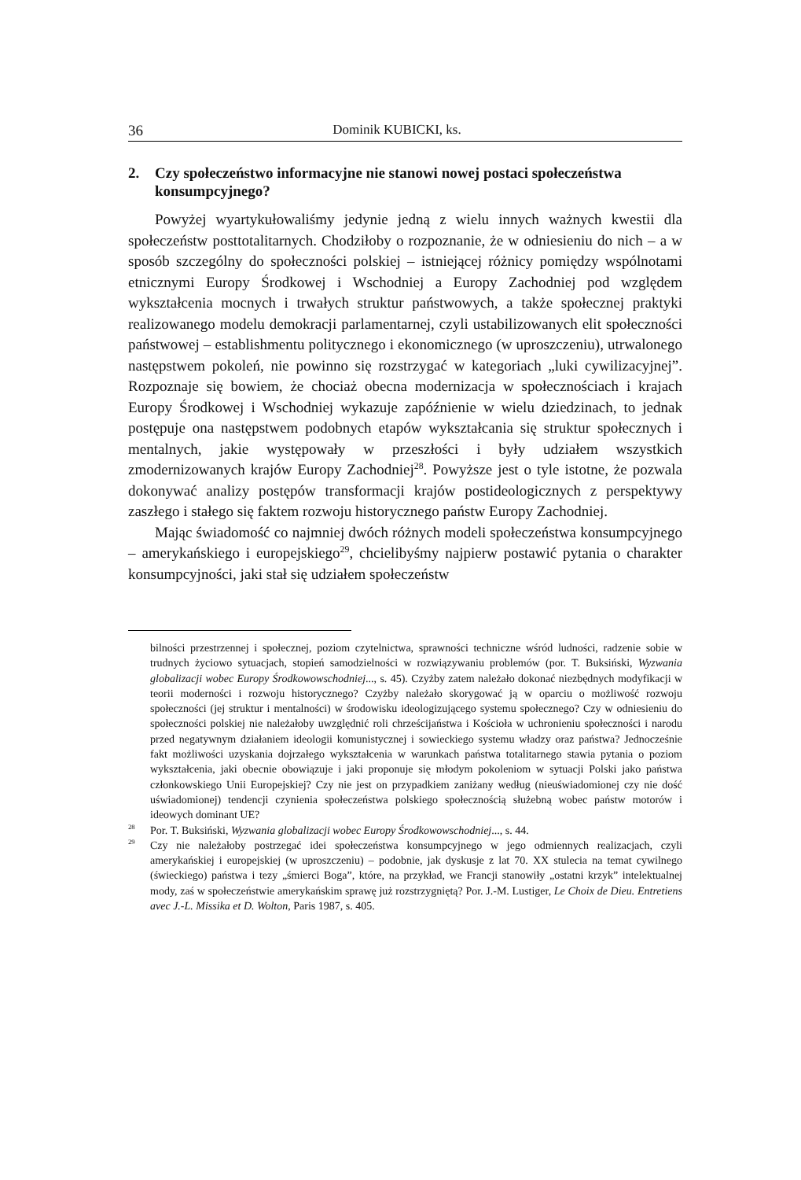36 Dominik KUBICKI, ks.
2. Czy społeczeństwo informacyjne nie stanowi nowej postaci społeczeństwa konsumpcyjnego?
Powyżej wyartykułowaliśmy jedynie jedną z wielu innych ważnych kwestii dla społeczeństw posttotalitarnych. Chodziłoby o rozpoznanie, że w odniesieniu do nich – a w sposób szczególny do społeczności polskiej – istniejącej różnicy pomiędzy wspólnotami etnicznymi Europy Środkowej i Wschodniej a Europy Zachodniej pod względem wykształcenia mocnych i trwałych struktur państwowych, a także społecznej praktyki realizowanego modelu demokracji parlamentarnej, czyli ustabilizowanych elit społeczności państwowej – establishmentu politycznego i ekonomicznego (w uproszczeniu), utrwalonego następstwem pokoleń, nie powinno się rozstrzygać w kategoriach „luki cywilizacyjnej”. Rozpoznaje się bowiem, że chociaż obecna modernizacja w społecznościach i krajach Europy Środkowej i Wschodniej wykazuje zapóźnienie w wielu dziedzinach, to jednak postępuje ona następstwem podobnych etapów wykształcania się struktur społecznych i mentalnych, jakie występowały w przeszłości i były udziałem wszystkich zmodernizowanych krajów Europy Zachodniej<sup>28</sup>. Powyższe jest o tyle istotne, że pozwala dokonywać analizy postępów transformacji krajów postideologicznych z perspektywy zaszłego i stałego się faktem rozwoju historycznego państw Europy Zachodniej.
Mając świadomość co najmniej dwóch różnych modeli społeczeństwa konsumpcyjnego – amerykańskiego i europejskiego<sup>29</sup>, chcielibyśmy najpierw postawić pytania o charakter konsumpcyjności, jaki stał się udziałem społeczeństw
bilności przestrzennej i społecznej, poziom czytelnictwa, sprawności techniczne wśród ludności, radzenie sobie w trudnych życiowo sytuacjach, stopień samodzielności w rozwiązywaniu problemów (por. T. Buksiński, Wyzwania globalizacji wobec Europy Środkowowschodniej..., s. 45). Czyżby zatem należało dokonać niezbędnych modyfikacji w teorii moderności i rozwoju historycznego? Czyżby należało skorygować ją w oparciu o możliwość rozwoju społeczności (jej struktur i mentalności) w środowisku ideologizującego systemu społecznego? Czy w odniesieniu do społeczności polskiej nie należałoby uwzględnić roli chrześcijaństwa i Kościoła w uchronieniu społeczności i narodu przed negatywnym działaniem ideologii komunistycznej i sowieckiego systemu władzy oraz państwa? Jednocześnie fakt możliwości uzyskania dojrzałego wykształcenia w warunkach państwa totalitarnego stawia pytania o poziom wykształcenia, jaki obecnie obowiązuje i jaki proponuje się młodym pokoleniom w sytuacji Polski jako państwa członkowskiego Unii Europejskiej? Czy nie jest on przypadkiem zaniżany według (nieuświadomionej czy nie dość uświadomionej) tendencji czynienia społeczeństwa polskiego społecznością służebną wobec państw motorów i ideowych dominant UE?
<sup>28</sup> Por. T. Buksiński, Wyzwania globalizacji wobec Europy Środkowowschodniej..., s. 44.
<sup>29</sup> Czy nie należałoby postrzegać idei społeczeństwa konsumpcyjnego w jego odmiennych realizacjach, czyli amerykańskiej i europejskiej (w uproszczeniu) – podobnie, jak dyskusje z lat 70. XX stulecia na temat cywilnego (świeckiego) państwa i tezy „śmierci Boga”, które, na przykład, we Francji stanowiły „ostatni krzyk” intelektualnej mody, zaś w społeczeństwie amerykańskim sprawę już rozstrzygniętą? Por. J.-M. Lustiger, Le Choix de Dieu. Entretiens avec J.-L. Missika et D. Wolton, Paris 1987, s. 405.